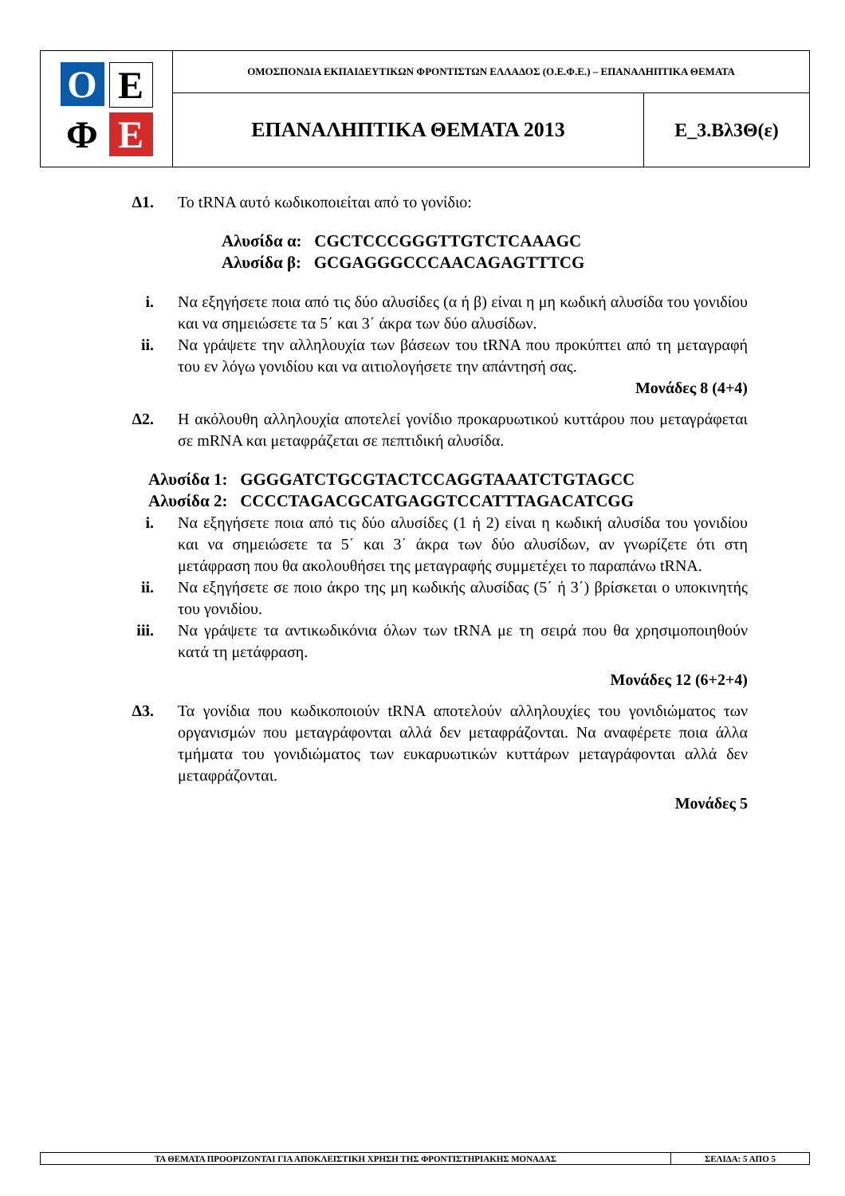| Ο Ε Φ Ε | ΟΜΟΣΠΟΝΔΙΑ ΕΚΠΑΙΔΕΥΤΙΚΩΝ ΦΡΟΝΤΙΣΤΩΝ ΕΛΛΑΔΟΣ (Ο.Ε.Φ.Ε.) – ΕΠΑΝΑΛΗΠΤΙΚΑ ΘΕΜΑΤΑ | |
| | ΕΠΑΝΑΛΗΠΤΙΚΑ ΘΕΜΑΤΑ 2013 | Ε_3.Βλ3Θ(ε) |
Δ1. Το tRNA αυτό κωδικοποιείται από το γονίδιο:
Αλυσίδα α: CGCTCCCGGGTTGTCTCAAAGC
Αλυσίδα β: GCGAGGGCCCAACAGAGTTTCG
i. Να εξηγήσετε ποια από τις δύο αλυσίδες (α ή β) είναι η μη κωδική αλυσίδα του γονιδίου και να σημειώσετε τα 5΄ και 3΄ άκρα των δύο αλυσίδων.
ii. Να γράψετε την αλληλουχία των βάσεων του tRNA που προκύπτει από τη μεταγραφή του εν λόγω γονιδίου και να αιτιολογήσετε την απάντησή σας.
Μονάδες 8 (4+4)
Δ2. Η ακόλουθη αλληλουχία αποτελεί γονίδιο προκαρυωτικού κυττάρου που μεταγράφεται σε mRNA και μεταφράζεται σε πεπτιδική αλυσίδα.
Αλυσίδα 1: GGGGATCTGCGTACTCCAGGTAAATCTGTAGCC
Αλυσίδα 2: CCCCTAGACGCATGAGGTCCATTTAGACATCGG
i. Να εξηγήσετε ποια από τις δύο αλυσίδες (1 ή 2) είναι η κωδική αλυσίδα του γονιδίου και να σημειώσετε τα 5΄ και 3΄ άκρα των δύο αλυσίδων, αν γνωρίζετε ότι στη μετάφραση που θα ακολουθήσει της μεταγραφής συμμετέχει το παραπάνω tRNA.
ii. Να εξηγήσετε σε ποιο άκρο της μη κωδικής αλυσίδας (5΄ ή 3΄) βρίσκεται ο υποκινητής του γονιδίου.
iii. Να γράψετε τα αντικωδικόνια όλων των tRNA με τη σειρά που θα χρησιμοποιηθούν κατά τη μετάφραση.
Μονάδες 12 (6+2+4)
Δ3. Τα γονίδια που κωδικοποιούν tRNA αποτελούν αλληλουχίες του γονιδιώματος των οργανισμών που μεταγράφονται αλλά δεν μεταφράζονται. Να αναφέρετε ποια άλλα τμήματα του γονιδιώματος των ευκαρυωτικών κυττάρων μεταγράφονται αλλά δεν μεταφράζονται.
Μονάδες 5
| ΤΑ ΘΕΜΑΤΑ ΠΡΟΟΡΙΖΟΝΤΑΙ ΓΙΑ ΑΠΟΚΛΕΙΣΤΙΚΗ ΧΡΗΣΗ ΤΗΣ ΦΡΟΝΤΙΣΤΗΡΙΑΚΗΣ ΜΟΝΑΔΑΣ | ΣΕΛΙΔΑ: 5 ΑΠΟ 5 |